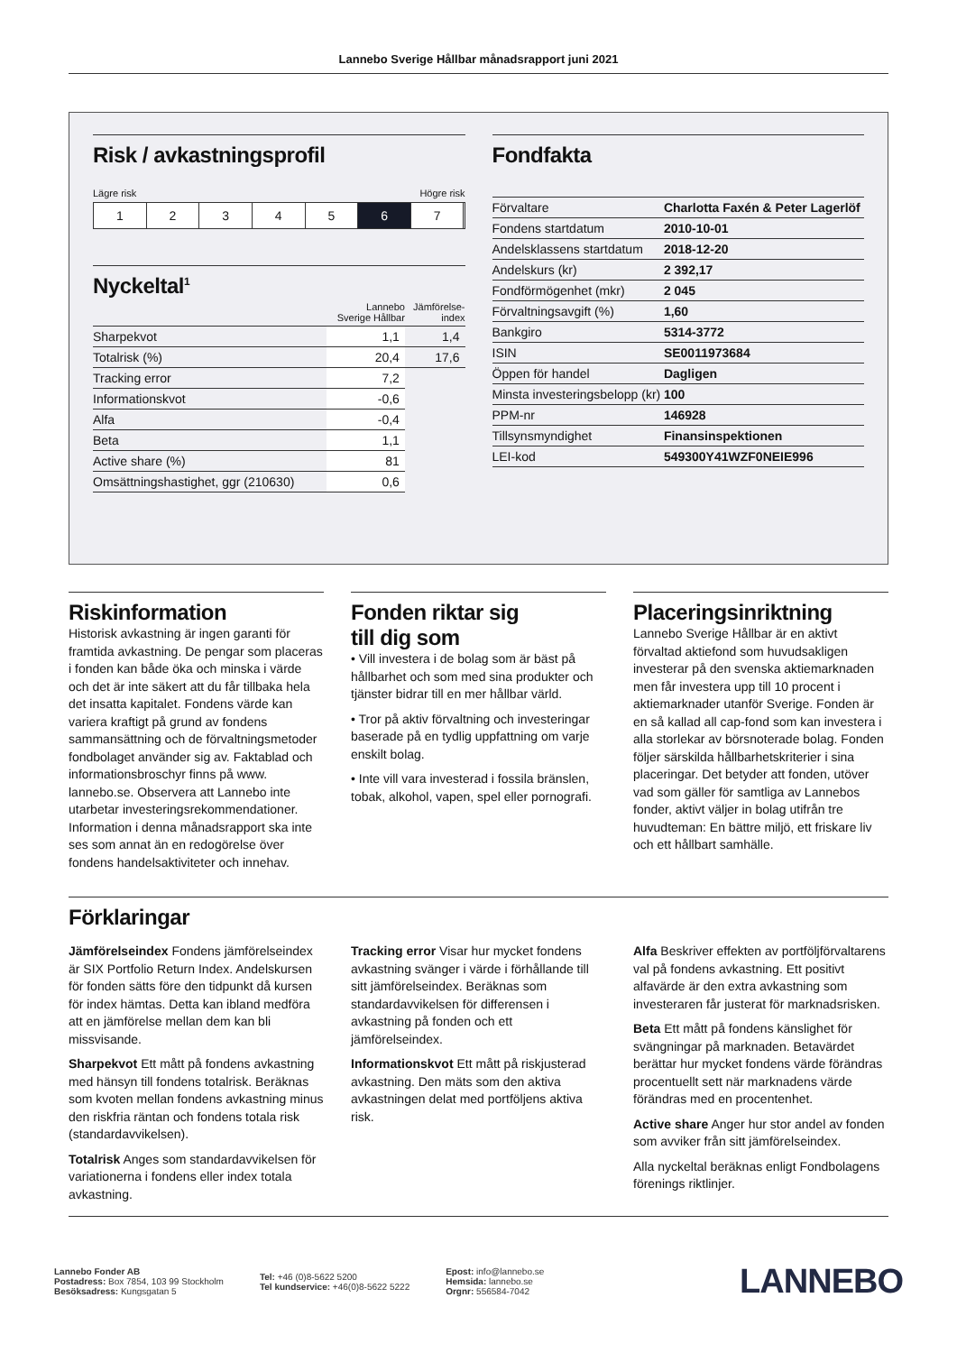Lannebo Sverige Hållbar månadsrapport juni 2021
Risk / avkastningsprofil
Lägre risk Högre risk
1 2 3 4 5 6 7
Nyckeltal<sup>1</sup>
| | Lannebo Sverige Hållbar | Jämförelse- index |
| --- | --- | --- |
| Sharpekvot | 1,1 | 1,4 |
| Totalrisk (%) | 20,4 | 17,6 |
| Tracking error | 7,2 | |
| Informationskvot | -0,6 | |
| Alfa | -0,4 | |
| Beta | 1,1 | |
| Active share (%) | 81 | |
| Omsättningshastighet, ggr (210630) | 0,6 | |
Fondfakta
| Förvaltare | Charlotta Faxén & Peter Lagerlöf |
| Fondens startdatum | 2010-10-01 |
| Andelsklassens startdatum | 2018-12-20 |
| Andelskurs (kr) | 2 392,17 |
| Fondförmögenhet (mkr) | 2 045 |
| Förvaltningsavgift (%) | 1,60 |
| Bankgiro | 5314-3772 |
| ISIN | SE0011973684 |
| Öppen för handel | Dagligen |
| Minsta investeringsbelopp (kr) | 100 |
| PPM-nr | 146928 |
| Tillsynsmyndighet | Finansinspektionen |
| LEI-kod | 549300Y41WZF0NEIE996 |
Riskinformation
Historisk avkastning är ingen garanti för framtida avkastning. De pengar som placeras i fonden kan både öka och minska i värde och det är inte säkert att du får tillbaka hela det insatta kapitalet. Fondens värde kan variera kraftigt på grund av fondens sammansättning och de förvaltningsmetoder fondbolaget använder sig av. Faktablad och informationsbroschyr finns på www. lannebo.se. Observera att Lannebo inte utarbetar investeringsrekommendationer. Information i denna månadsrapport ska inte ses som annat än en redogörelse över fondens handelsaktiviteter och innehav.
Fonden riktar sig
till dig som
• Vill investera i de bolag som är bäst på hållbarhet och som med sina produkter och tjänster bidrar till en mer hållbar värld.
• Tror på aktiv förvaltning och investeringar baserade på en tydlig uppfattning om varje enskilt bolag.
• Inte vill vara investerad i fossila bränslen, tobak, alkohol, vapen, spel eller pornografi.
Placeringsinriktning
Lannebo Sverige Hållbar är en aktivt förvaltad aktiefond som huvudsakligen investerar på den svenska aktiemarknaden men får investera upp till 10 procent i aktiemarknader utanför Sverige. Fonden är en så kallad all cap-fond som kan investera i alla storlekar av börsnoterade bolag. Fonden följer särskilda hållbarhetskriterier i sina placeringar. Det betyder att fonden, utöver vad som gäller för samtliga av Lannebos fonder, aktivt väljer in bolag utifrån tre huvudteman: En bättre miljö, ett friskare liv och ett hållbart samhälle.
Förklaringar
Jämförelseindex Fondens jämförelseindex är SIX Portfolio Return Index. Andelskursen för fonden sätts före den tidpunkt då kursen för index hämtas. Detta kan ibland medföra att en jämförelse mellan dem kan bli missvisande.
Sharpekvot Ett mått på fondens avkastning med hänsyn till fondens totalrisk. Beräknas som kvoten mellan fondens avkastning minus den riskfria räntan och fondens totala risk (standardavvikelsen).
Totalrisk Anges som standardavvikelsen för variationerna i fondens eller index totala avkastning.
Tracking error Visar hur mycket fondens avkastning svänger i värde i förhållande till sitt jämförelseindex. Beräknas som standardavvikelsen för differensen i avkastning på fonden och ett jämförelseindex.
Informationskvot Ett mått på riskjusterad avkastning. Den mäts som den aktiva avkastningen delat med portföljens aktiva risk.
Alfa Beskriver effekten av portföljförvaltarens val på fondens avkastning. Ett positivt alfavärde är den extra avkastning som investeraren får justerat för marknadsrisken.
Beta Ett mått på fondens känslighet för svängningar på marknaden. Betavärdet berättar hur mycket fondens värde förändras procentuellt sett när marknadens värde förändras med en procentenhet.
Active share Anger hur stor andel av fonden som avviker från sitt jämförelseindex.
Alla nyckeltal beräknas enligt Fondbolagens förenings riktlinjer.
Lannebo Fonder AB
Postadress: Box 7854, 103 99 Stockholm
Besöksadress: Kungsgatan 5
Tel: +46 (0)8-5622 5200
Tel kundservice: +46(0)8-5622 5222
Epost: info@lannebo.se
Hemsida: lannebo.se
Orgnr: 556584-7042
LANNEBO